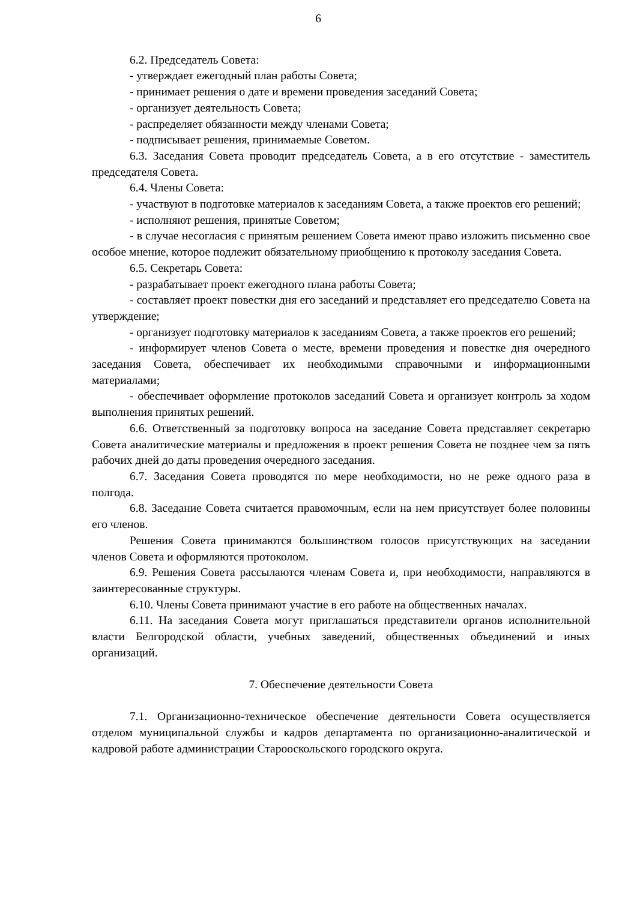6
6.2. Председатель Совета:
- утверждает ежегодный план работы Совета;
- принимает решения о дате и времени проведения заседаний Совета;
- организует деятельность Совета;
- распределяет обязанности между членами Совета;
- подписывает решения, принимаемые Советом.
6.3. Заседания Совета проводит председатель Совета, а в его отсутствие - заместитель председателя Совета.
6.4. Члены Совета:
- участвуют в подготовке материалов к заседаниям Совета, а также проектов его решений;
- исполняют решения, принятые Советом;
- в случае несогласия с принятым решением Совета имеют право изложить письменно свое особое мнение, которое подлежит обязательному приобщению к протоколу заседания Совета.
6.5. Секретарь Совета:
- разрабатывает проект ежегодного плана работы Совета;
- составляет проект повестки дня его заседаний и представляет его председателю Совета на утверждение;
- организует подготовку материалов к заседаниям Совета, а также проектов его решений;
- информирует членов Совета о месте, времени проведения и повестке дня очередного заседания Совета, обеспечивает их необходимыми справочными и информационными материалами;
- обеспечивает оформление протоколов заседаний Совета и организует контроль за ходом выполнения принятых решений.
6.6. Ответственный за подготовку вопроса на заседание Совета представляет секретарю Совета аналитические материалы и предложения в проект решения Совета не позднее чем за пять рабочих дней до даты проведения очередного заседания.
6.7. Заседания Совета проводятся по мере необходимости, но не реже одного раза в полгода.
6.8. Заседание Совета считается правомочным, если на нем присутствует более половины его членов.
Решения Совета принимаются большинством голосов присутствующих на заседании членов Совета и оформляются протоколом.
6.9. Решения Совета рассылаются членам Совета и, при необходимости, направляются в заинтересованные структуры.
6.10. Члены Совета принимают участие в его работе на общественных началах.
6.11. На заседания Совета могут приглашаться представители органов исполнительной власти Белгородской области, учебных заведений, общественных объединений и иных организаций.
7. Обеспечение деятельности Совета
7.1. Организационно-техническое обеспечение деятельности Совета осуществляется отделом муниципальной службы и кадров департамента по организационно-аналитической и кадровой работе администрации Старооскольского городского округа.